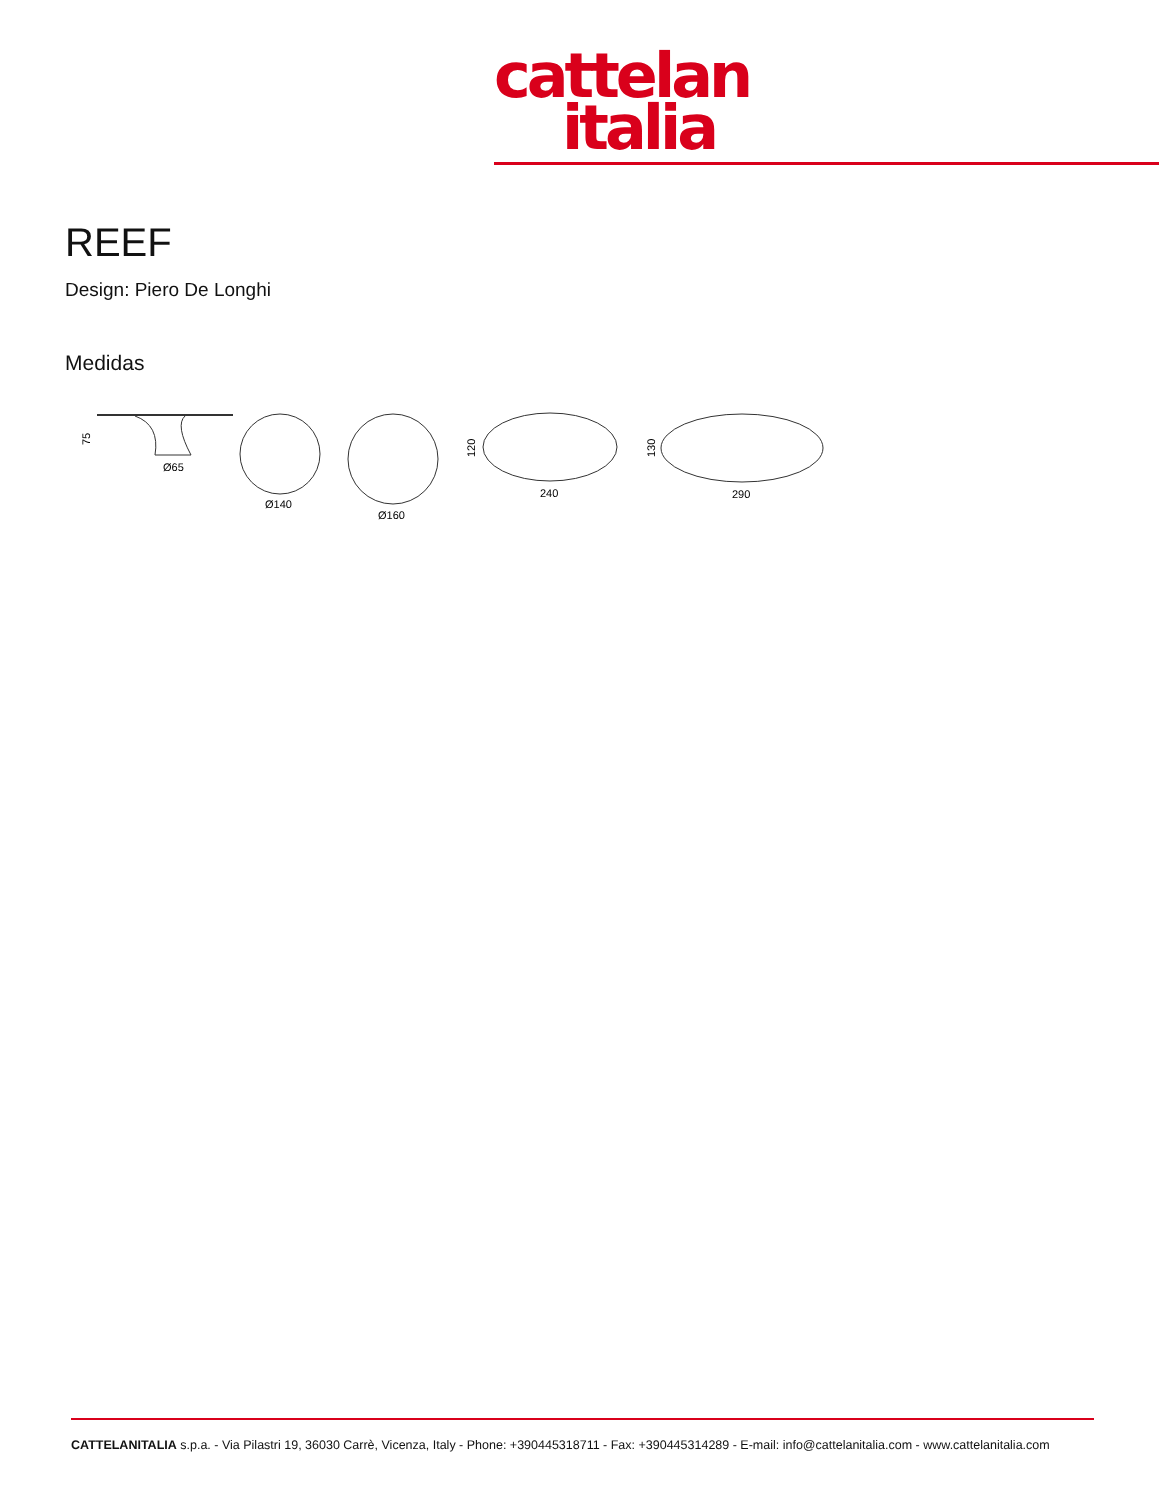cattelan
italia
REEF
Design: Piero De Longhi
Medidas
75
Ø65
Ø140
Ø160
120
240
130
290
CATTELANITALIA s.p.a. - Via Pilastri 19, 36030 Carrè, Vicenza, Italy - Phone: +390445318711 - Fax: +390445314289 - E-mail: info@cattelanitalia.com - www.cattelanitalia.com